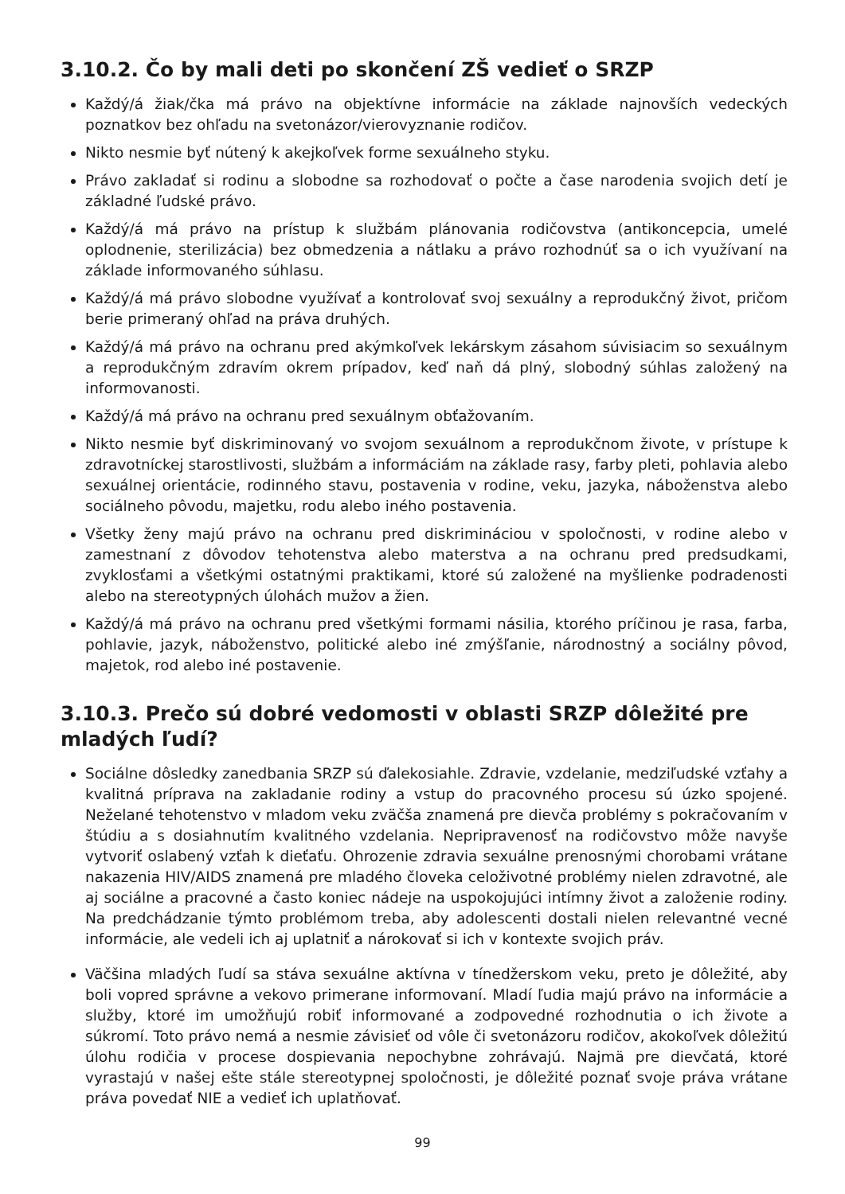3.10.2. Čo by mali deti po skončení ZŠ vedieť o SRZP
Každý/á žiak/čka má právo na objektívne informácie na základe najnovších vedeckých poznatkov bez ohľadu na svetonázor/vierovyznanie rodičov.
Nikto nesmie byť nútený k akejkoľvek forme sexuálneho styku.
Právo zakladať si rodinu a slobodne sa rozhodovať o počte a čase narodenia svojich detí je základné ľudské právo.
Každý/á má právo na prístup k službám plánovania rodičovstva (antikoncepcia, umelé oplodnenie, sterilizácia) bez obmedzenia a nátlaku a právo rozhodnúť sa o ich využívaní na základe informovaného súhlasu.
Každý/á má právo slobodne využívať a kontrolovať svoj sexuálny a reprodukčný život, pričom berie primeraný ohľad na práva druhých.
Každý/á má právo na ochranu pred akýmkoľvek lekárskym zásahom súvisiacim so sexuálnym a reprodukčným zdravím okrem prípadov, keď naň dá plný, slobodný súhlas založený na informovanosti.
Každý/á má právo na ochranu pred sexuálnym obťažovaním.
Nikto nesmie byť diskriminovaný vo svojom sexuálnom a reprodukčnom živote, v prístupe k zdravotníckej starostlivosti, službám a informáciám na základe rasy, farby pleti, pohlavia alebo sexuálnej orientácie, rodinného stavu, postavenia v rodine, veku, jazyka, náboženstva alebo sociálneho pôvodu, majetku, rodu alebo iného postavenia.
Všetky ženy majú právo na ochranu pred diskrimináciou v spoločnosti, v rodine alebo v zamestnaní z dôvodov tehotenstva alebo materstva a na ochranu pred predsudkami, zvyklosťami a všetkými ostatnými praktikami, ktoré sú založené na myšlienke podradenosti alebo na stereotypných úlohách mužov a žien.
Každý/á má právo na ochranu pred všetkými formami násilia, ktorého príčinou je rasa, farba, pohlavie, jazyk, náboženstvo, politické alebo iné zmýšľanie, národnostný a sociálny pôvod, majetok, rod alebo iné postavenie.
3.10.3. Prečo sú dobré vedomosti v oblasti SRZP dôležité pre mladých ľudí?
Sociálne dôsledky zanedbania SRZP sú ďalekosiahle. Zdravie, vzdelanie, medziľudské vzťahy a kvalitná príprava na zakladanie rodiny a vstup do pracovného procesu sú úzko spojené. Neželané tehotenstvo v mladom veku zväčša znamená pre dievča problémy s pokračovaním v štúdiu a s dosiahnutím kvalitného vzdelania. Nepripravenosť na rodičovstvo môže navyše vytvoriť oslabený vzťah k dieťaťu. Ohrozenie zdravia sexuálne prenosnými chorobami vrátane nakazenia HIV/AIDS znamená pre mladého človeka celoživotné problémy nielen zdravotné, ale aj sociálne a pracovné a často koniec nádeje na uspokojujúci intímny život a založenie rodiny. Na predchádzanie týmto problémom treba, aby adolescenti dostali nielen relevantné vecné informácie, ale vedeli ich aj uplatniť a nárokovať si ich v kontexte svojich práv.
Väčšina mladých ľudí sa stáva sexuálne aktívna v tínedžerskom veku, preto je dôležité, aby boli vopred správne a vekovo primerane informovaní. Mladí ľudia majú právo na informácie a služby, ktoré im umožňujú robiť informované a zodpovedné rozhodnutia o ich živote a súkromí. Toto právo nemá a nesmie závisieť od vôle či svetonázoru rodičov, akokoľvek dôležitú úlohu rodičia v procese dospievania nepochybne zohrávajú. Najmä pre dievčatá, ktoré vyrastajú v našej ešte stále stereotypnej spoločnosti, je dôležité poznať svoje práva vrátane práva povedať NIE a vedieť ich uplatňovať.
99